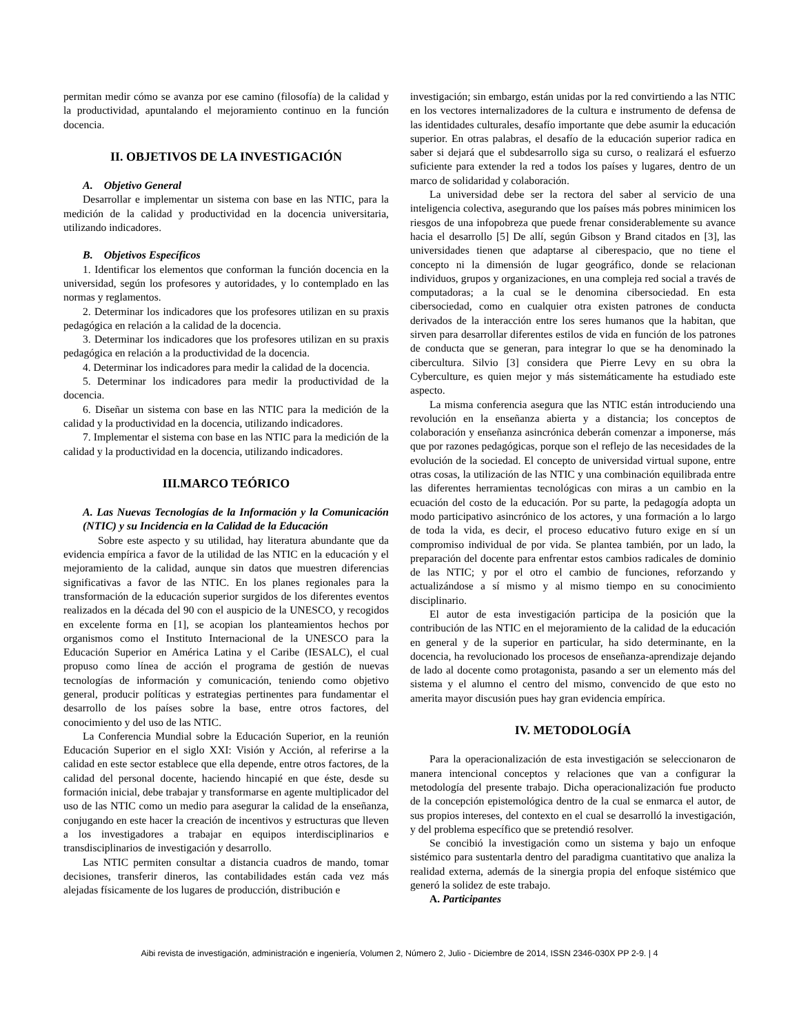permitan medir cómo se avanza por ese camino (filosofía) de la calidad y la productividad, apuntalando el mejoramiento continuo en la función docencia.
II. OBJETIVOS DE LA INVESTIGACIÓN
A. Objetivo General
Desarrollar e implementar un sistema con base en las NTIC, para la medición de la calidad y productividad en la docencia universitaria, utilizando indicadores.
B. Objetivos Específicos
1. Identificar los elementos que conforman la función docencia en la universidad, según los profesores y autoridades, y lo contemplado en las normas y reglamentos.
2. Determinar los indicadores que los profesores utilizan en su praxis pedagógica en relación a la calidad de la docencia.
3. Determinar los indicadores que los profesores utilizan en su praxis pedagógica en relación a la productividad de la docencia.
4. Determinar los indicadores para medir la calidad de la docencia.
5. Determinar los indicadores para medir la productividad de la docencia.
6. Diseñar un sistema con base en las NTIC para la medición de la calidad y la productividad en la docencia, utilizando indicadores.
7. Implementar el sistema con base en las NTIC para la medición de la calidad y la productividad en la docencia, utilizando indicadores.
III.MARCO TEÓRICO
A. Las Nuevas Tecnologías de la Información y la Comunicación (NTIC) y su Incidencia en la Calidad de la Educación
Sobre este aspecto y su utilidad, hay literatura abundante que da evidencia empírica a favor de la utilidad de las NTIC en la educación y el mejoramiento de la calidad, aunque sin datos que muestren diferencias significativas a favor de las NTIC. En los planes regionales para la transformación de la educación superior surgidos de los diferentes eventos realizados en la década del 90 con el auspicio de la UNESCO, y recogidos en excelente forma en [1], se acopian los planteamientos hechos por organismos como el Instituto Internacional de la UNESCO para la Educación Superior en América Latina y el Caribe (IESALC), el cual propuso como línea de acción el programa de gestión de nuevas tecnologías de información y comunicación, teniendo como objetivo general, producir políticas y estrategias pertinentes para fundamentar el desarrollo de los países sobre la base, entre otros factores, del conocimiento y del uso de las NTIC.
La Conferencia Mundial sobre la Educación Superior, en la reunión Educación Superior en el siglo XXI: Visión y Acción, al referirse a la calidad en este sector establece que ella depende, entre otros factores, de la calidad del personal docente, haciendo hincapié en que éste, desde su formación inicial, debe trabajar y transformarse en agente multiplicador del uso de las NTIC como un medio para asegurar la calidad de la enseñanza, conjugando en este hacer la creación de incentivos y estructuras que lleven a los investigadores a trabajar en equipos interdisciplinarios e transdisciplinarios de investigación y desarrollo.
Las NTIC permiten consultar a distancia cuadros de mando, tomar decisiones, transferir dineros, las contabilidades están cada vez más alejadas físicamente de los lugares de producción, distribución e
investigación; sin embargo, están unidas por la red convirtiendo a las NTIC en los vectores internalizadores de la cultura e instrumento de defensa de las identidades culturales, desafío importante que debe asumir la educación superior. En otras palabras, el desafío de la educación superior radica en saber si dejará que el subdesarrollo siga su curso, o realizará el esfuerzo suficiente para extender la red a todos los países y lugares, dentro de un marco de solidaridad y colaboración.
La universidad debe ser la rectora del saber al servicio de una inteligencia colectiva, asegurando que los países más pobres minimicen los riesgos de una infopobreza que puede frenar considerablemente su avance hacia el desarrollo [5] De allí, según Gibson y Brand citados en [3], las universidades tienen que adaptarse al ciberespacio, que no tiene el concepto ni la dimensión de lugar geográfico, donde se relacionan individuos, grupos y organizaciones, en una compleja red social a través de computadoras; a la cual se le denomina cibersociedad. En esta cibersociedad, como en cualquier otra existen patrones de conducta derivados de la interacción entre los seres humanos que la habitan, que sirven para desarrollar diferentes estilos de vida en función de los patrones de conducta que se generan, para integrar lo que se ha denominado la cibercultura. Silvio [3] considera que Pierre Levy en su obra la Cyberculture, es quien mejor y más sistemáticamente ha estudiado este aspecto.
La misma conferencia asegura que las NTIC están introduciendo una revolución en la enseñanza abierta y a distancia; los conceptos de colaboración y enseñanza asincrónica deberán comenzar a imponerse, más que por razones pedagógicas, porque son el reflejo de las necesidades de la evolución de la sociedad. El concepto de universidad virtual supone, entre otras cosas, la utilización de las NTIC y una combinación equilibrada entre las diferentes herramientas tecnológicas con miras a un cambio en la ecuación del costo de la educación. Por su parte, la pedagogía adopta un modo participativo asincrónico de los actores, y una formación a lo largo de toda la vida, es decir, el proceso educativo futuro exige en sí un compromiso individual de por vida. Se plantea también, por un lado, la preparación del docente para enfrentar estos cambios radicales de dominio de las NTIC; y por el otro el cambio de funciones, reforzando y actualizándose a sí mismo y al mismo tiempo en su conocimiento disciplinario.
El autor de esta investigación participa de la posición que la contribución de las NTIC en el mejoramiento de la calidad de la educación en general y de la superior en particular, ha sido determinante, en la docencia, ha revolucionado los procesos de enseñanza-aprendizaje dejando de lado al docente como protagonista, pasando a ser un elemento más del sistema y el alumno el centro del mismo, convencido de que esto no amerita mayor discusión pues hay gran evidencia empírica.
IV. METODOLOGÍA
Para la operacionalización de esta investigación se seleccionaron de manera intencional conceptos y relaciones que van a configurar la metodología del presente trabajo. Dicha operacionalización fue producto de la concepción epistemológica dentro de la cual se enmarca el autor, de sus propios intereses, del contexto en el cual se desarrolló la investigación, y del problema específico que se pretendió resolver.
Se concibió la investigación como un sistema y bajo un enfoque sistémico para sustentarla dentro del paradigma cuantitativo que analiza la realidad externa, además de la sinergia propia del enfoque sistémico que generó la solidez de este trabajo.
A. Participantes
Aibi revista de investigación, administración e ingeniería, Volumen 2, Número 2, Julio - Diciembre de 2014, ISSN 2346-030X PP 2-9. | 4